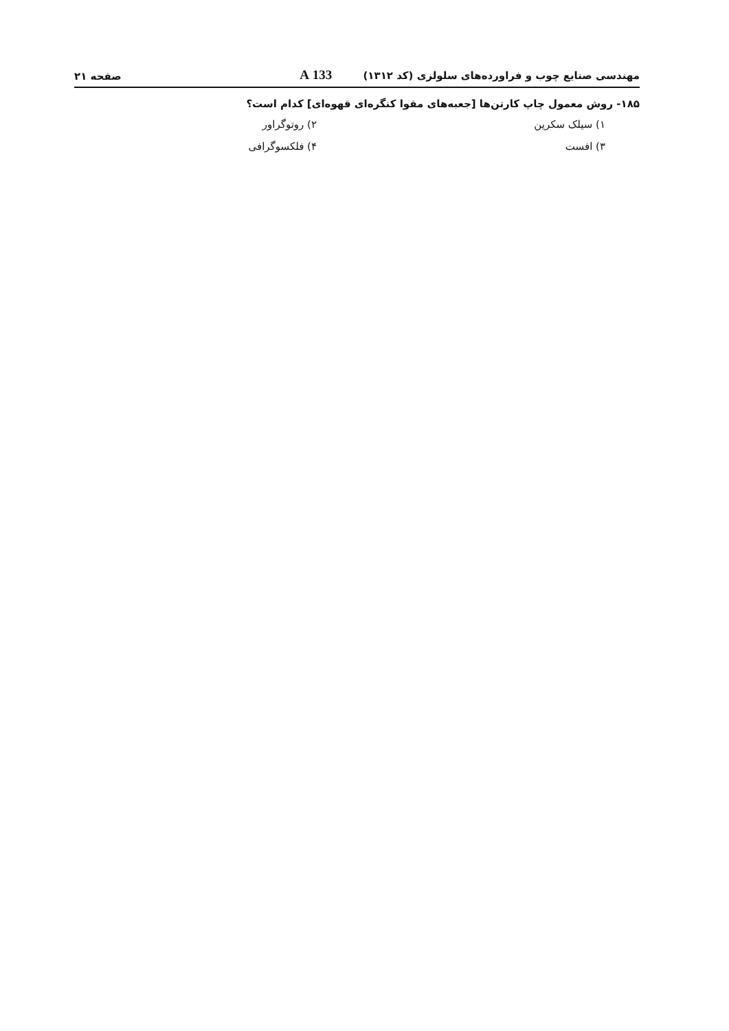مهندسی صنایع چوب و فراورده‌های سلولزی (کد ۱۳۱۲) 133 A
صفحه ۲۱
۱۸۵- روش معمول چاپ کارتن‌ها [جعبه‌های مقوا کنگره‌ای قهوه‌ای] کدام است؟
۱) سیلک سکرین
۲) روتوگراور
۳) افست
۴) فلکسوگرافی